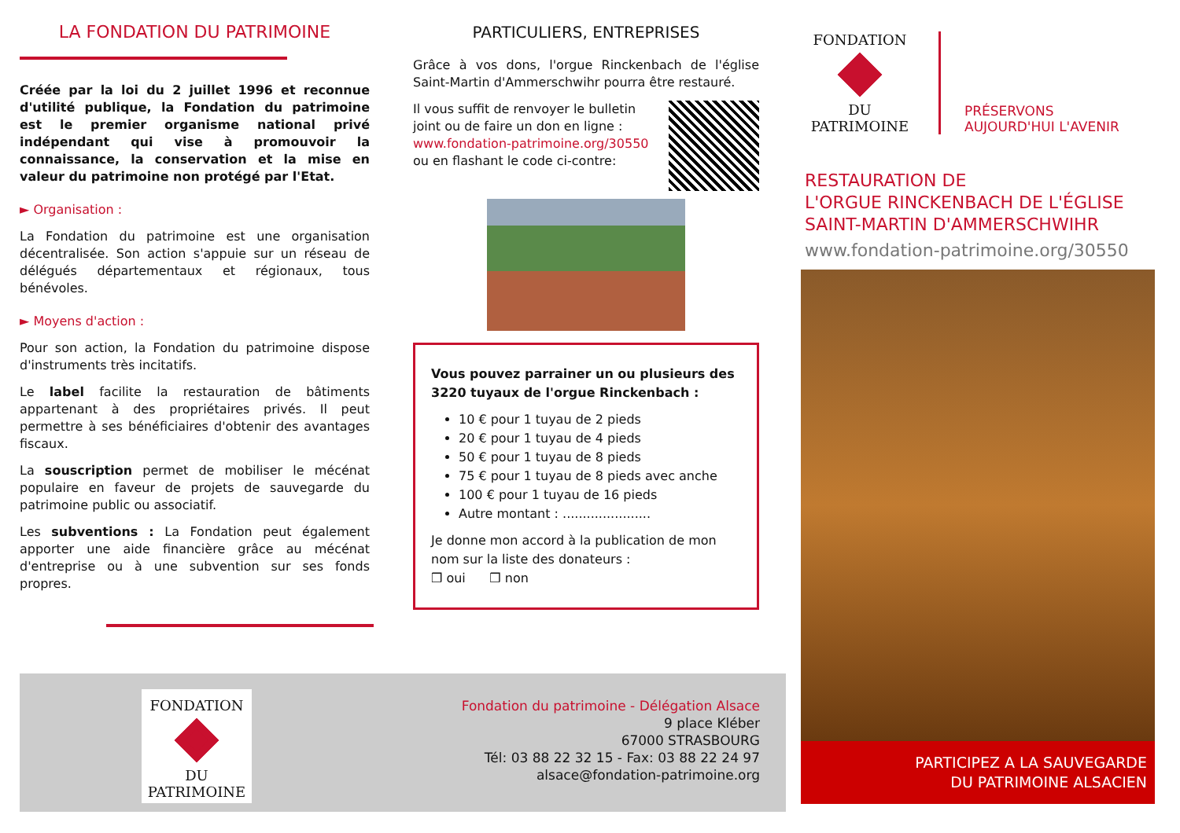LA FONDATION DU PATRIMOINE
Créée par la loi du 2 juillet 1996 et reconnue d'utilité publique, la Fondation du patrimoine est le premier organisme national privé indépendant qui vise à promouvoir la connaissance, la conservation et la mise en valeur du patrimoine non protégé par l'Etat.
► Organisation :
La Fondation du patrimoine est une organisation décentralisée. Son action s'appuie sur un réseau de délégués départementaux et régionaux, tous bénévoles.
► Moyens d'action :
Pour son action, la Fondation du patrimoine dispose d'instruments très incitatifs.
Le label facilite la restauration de bâtiments appartenant à des propriétaires privés. Il peut permettre à ses bénéficiaires d'obtenir des avantages fiscaux.
La souscription permet de mobiliser le mécénat populaire en faveur de projets de sauvegarde du patrimoine public ou associatif.
Les subventions : La Fondation peut également apporter une aide financière grâce au mécénat d'entreprise ou à une subvention sur ses fonds propres.
PARTICULIERS, ENTREPRISES
Grâce à vos dons, l'orgue Rinckenbach de l'église Saint-Martin d'Ammerschwihr pourra être restauré.
Il vous suffit de renvoyer le bulletin joint ou de faire un don en ligne :
www.fondation-patrimoine.org/30550
ou en flashant le code ci-contre:
Vous pouvez parrainer un ou plusieurs des 3220 tuyaux de l'orgue Rinckenbach :
10 € pour 1 tuyau de 2 pieds
20 € pour 1 tuyau de 4 pieds
50 € pour 1 tuyau de 8 pieds
75 € pour 1 tuyau de 8 pieds avec anche
100 € pour 1 tuyau de 16 pieds
Autre montant : ......................
Je donne mon accord à la publication de mon nom sur la liste des donateurs :
❒ oui ❒ non
FONDATION
DU PATRIMOINE
PRÉSERVONS
AUJOURD'HUI L'AVENIR
RESTAURATION DE
L'ORGUE RINCKENBACH DE L'ÉGLISE
SAINT-MARTIN D'AMMERSCHWIHR
www.fondation-patrimoine.org/30550
PARTICIPEZ A LA SAUVEGARDE
DU PATRIMOINE ALSACIEN
FONDATION
DU PATRIMOINE
Fondation du patrimoine - Délégation Alsace
9 place Kléber
67000 STRASBOURG
Tél: 03 88 22 32 15 - Fax: 03 88 22 24 97
alsace@fondation-patrimoine.org